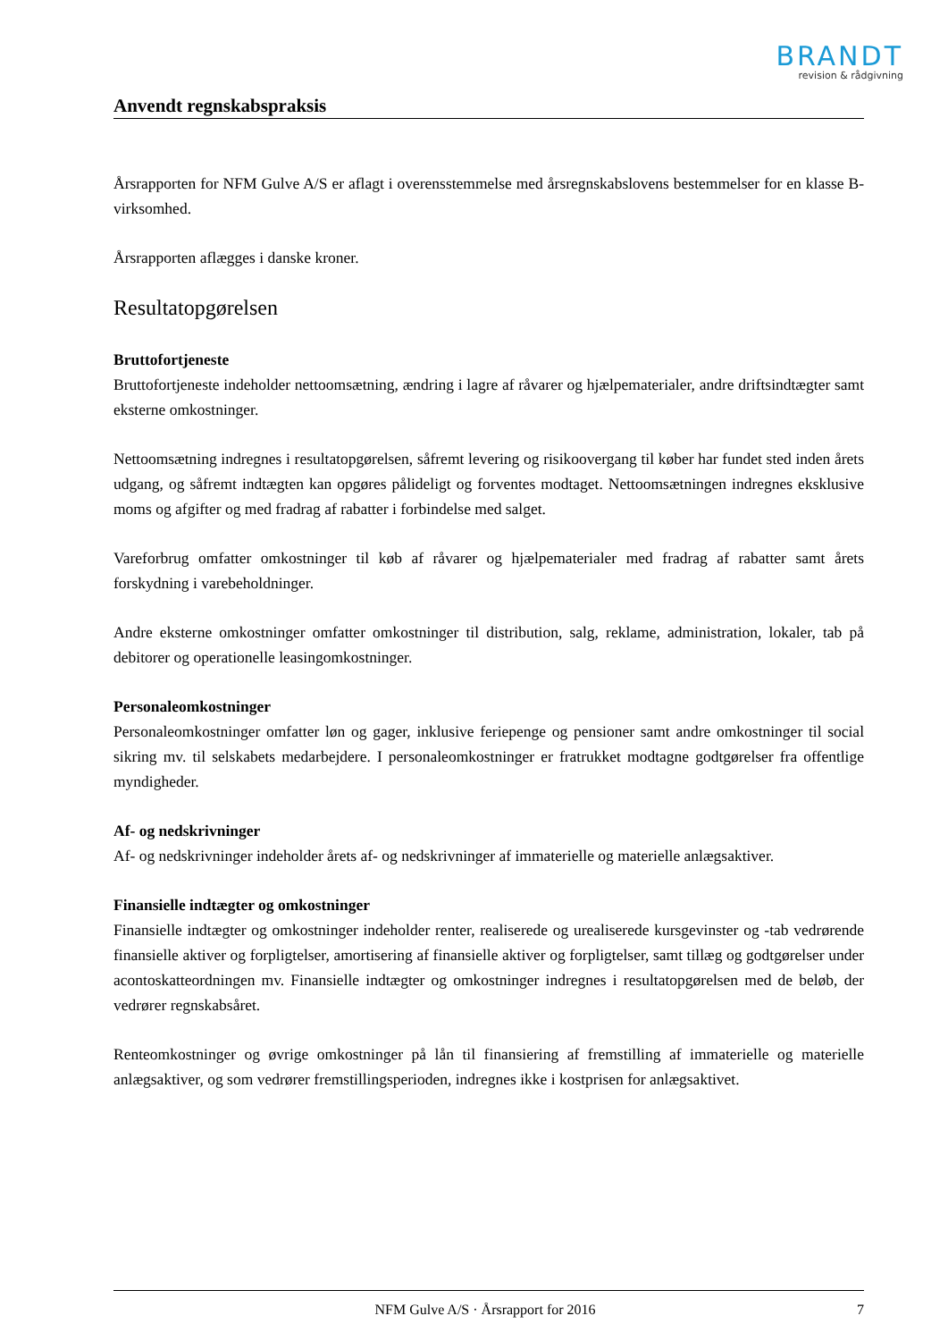BRANDT
revision & rådgivning
Anvendt regnskabspraksis
Årsrapporten for NFM Gulve A/S er aflagt i overensstemmelse med årsregnskabslovens bestemmelser for en klasse B-virksomhed.
Årsrapporten aflægges i danske kroner.
Resultatopgørelsen
Bruttofortjeneste
Bruttofortjeneste indeholder nettoomsætning, ændring i lagre af råvarer og hjælpematerialer, andre drifts­indtægter samt eksterne omkostninger.
Nettoomsætning indregnes i resultatopgørelsen, såfremt levering og risikoovergang til køber har fundet sted inden årets udgang, og såfremt indtægten kan opgøres pålideligt og forventes modtaget. Nettoomsæt­ningen indregnes eksklusive moms og afgifter og med fradrag af rabatter i forbindelse med salget.
Vareforbrug omfatter omkostninger til køb af råvarer og hjælpematerialer med fradrag af rabatter samt årets forskydning i varebeholdninger.
Andre eksterne omkostninger omfatter omkostninger til distribution, salg, reklame, administration, loka­ler, tab på debitorer og operationelle leasingomkostninger.
Personaleomkostninger
Personaleomkostninger omfatter løn og gager, inklusive feriepenge og pensioner samt andre omkostnin­ger til social sikring mv. til selskabets medarbejdere. I personaleomkostninger er fratrukket modtagne godtgørelser fra offentlige myndigheder.
Af- og nedskrivninger
Af- og nedskrivninger indeholder årets af- og nedskrivninger af immaterielle og materielle anlægsaktiver.
Finansielle indtægter og omkostninger
Finansielle indtægter og omkostninger indeholder renter, realiserede og urealiserede kursgevinster og -tab vedrørende finansielle aktiver og forpligtelser, amortisering af finansielle aktiver og forpligtelser, samt tillæg og godtgørelser under acontoskatteordningen mv. Finansielle indtægter og omkostninger ind­regnes i resultatopgørelsen med de beløb, der vedrører regnskabsåret.
Renteomkostninger og øvrige omkostninger på lån til finansiering af fremstilling af immaterielle og ma­terielle anlægsaktiver, og som vedrører fremstillingsperioden, indregnes ikke i kostprisen for anlægsakti­vet.
NFM Gulve A/S · Årsrapport for 2016 7